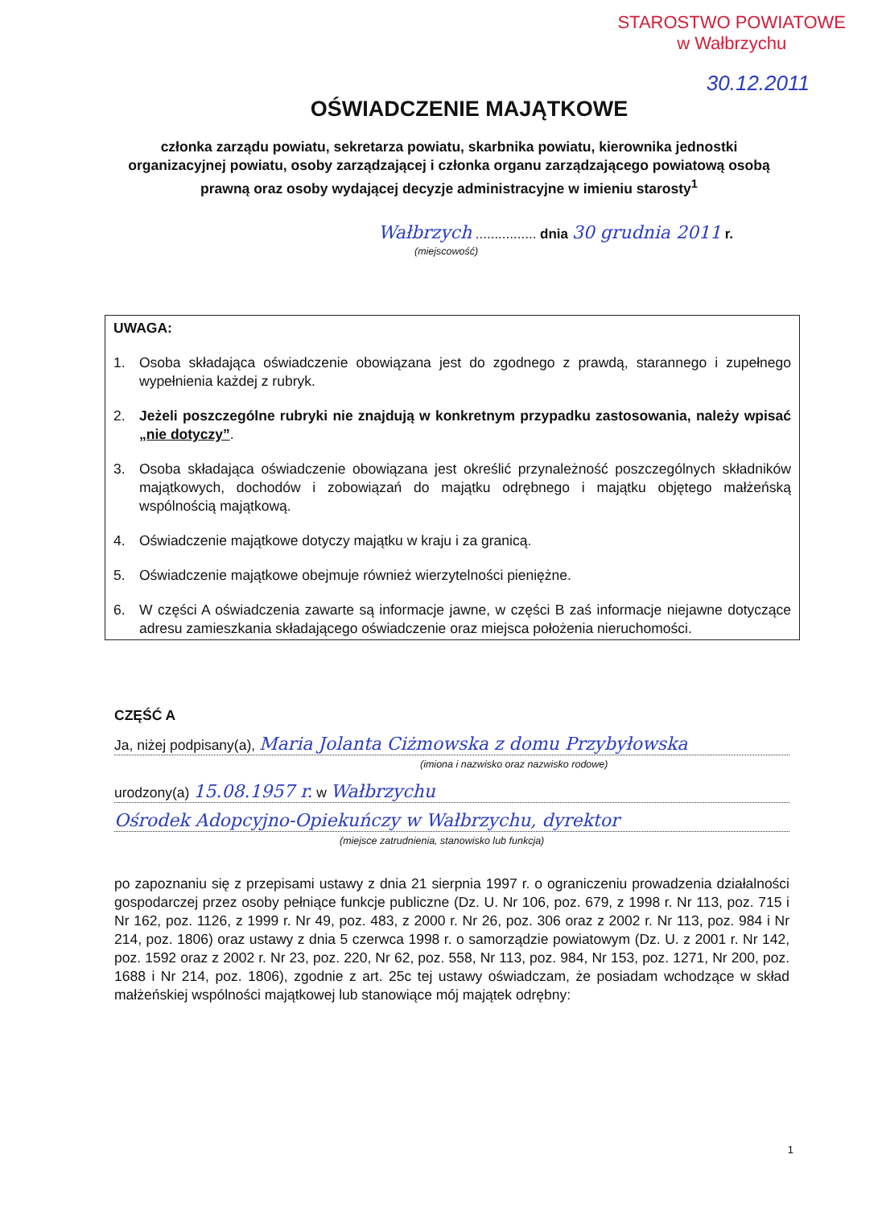STAROSTWO POWIATOWE
w Wałbrzychu
30.12.2011
OŚWIADCZENIE MAJĄTKOWE
członka zarządu powiatu, sekretarza powiatu, skarbnika powiatu, kierownika jednostki organizacyjnej powiatu, osoby zarządzającej i członka organu zarządzającego powiatową osobą prawną oraz osoby wydającej decyzje administracyjne w imieniu starosty<sup>1</sup>
Wałbrzych ................ dnia 30 grudnia 2011 r.
(miejscowość)
UWAGA:
1. Osoba składająca oświadczenie obowiązana jest do zgodnego z prawdą, starannego i zupełnego wypełnienia każdej z rubryk.
2. Jeżeli poszczególne rubryki nie znajdują w konkretnym przypadku zastosowania, należy wpisać „nie dotyczy”.
3. Osoba składająca oświadczenie obowiązana jest określić przynależność poszczególnych składników majątkowych, dochodów i zobowiązań do majątku odrębnego i majątku objętego małżeńską wspólnością majątkową.
4. Oświadczenie majątkowe dotyczy majątku w kraju i za granicą.
5. Oświadczenie majątkowe obejmuje również wierzytelności pieniężne.
6. W części A oświadczenia zawarte są informacje jawne, w części B zaś informacje niejawne dotyczące adresu zamieszkania składającego oświadczenie oraz miejsca położenia nieruchomości.
CZĘŚĆ A
Ja, niżej podpisany(a), Maria Jolanta Ciżmowska z domu Przybyłowska
(imiona i nazwisko oraz nazwisko rodowe)
urodzony(a) 15.08.1957 r. w Wałbrzychu
Ośrodek Adopcyjno-Opiekuńczy w Wałbrzychu, dyrektor
(miejsce zatrudnienia, stanowisko lub funkcja)
po zapoznaniu się z przepisami ustawy z dnia 21 sierpnia 1997 r. o ograniczeniu prowadzenia działalności gospodarczej przez osoby pełniące funkcje publiczne (Dz. U. Nr 106, poz. 679, z 1998 r. Nr 113, poz. 715 i Nr 162, poz. 1126, z 1999 r. Nr 49, poz. 483, z 2000 r. Nr 26, poz. 306 oraz z 2002 r. Nr 113, poz. 984 i Nr 214, poz. 1806) oraz ustawy z dnia 5 czerwca 1998 r. o samorządzie powiatowym (Dz. U. z 2001 r. Nr 142, poz. 1592 oraz z 2002 r. Nr 23, poz. 220, Nr 62, poz. 558, Nr 113, poz. 984, Nr 153, poz. 1271, Nr 200, poz. 1688 i Nr 214, poz. 1806), zgodnie z art. 25c tej ustawy oświadczam, że posiadam wchodzące w skład małżeńskiej wspólności majątkowej lub stanowiące mój majątek odrębny:
1